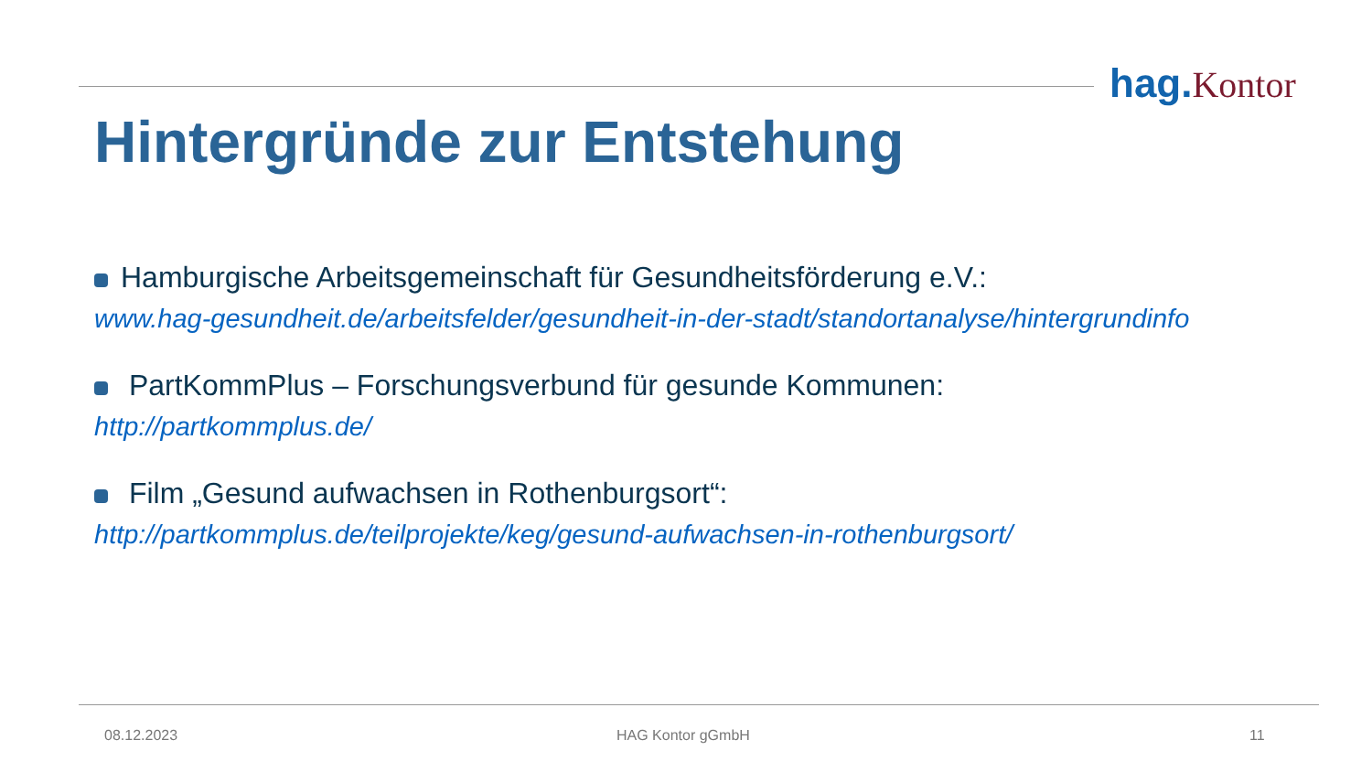hag.Kontor
Hintergründe zur Entstehung
Hamburgische Arbeitsgemeinschaft für Gesundheitsförderung e.V.:
www.hag-gesundheit.de/arbeitsfelder/gesundheit-in-der-stadt/standortanalyse/hintergrundinfo
PartKommPlus – Forschungsverbund für gesunde Kommunen:
http://partkommplus.de/
Film „Gesund aufwachsen in Rothenburgsort“:
http://partkommplus.de/teilprojekte/keg/gesund-aufwachsen-in-rothenburgsort/
08.12.2023 HAG Kontor gGmbH 11